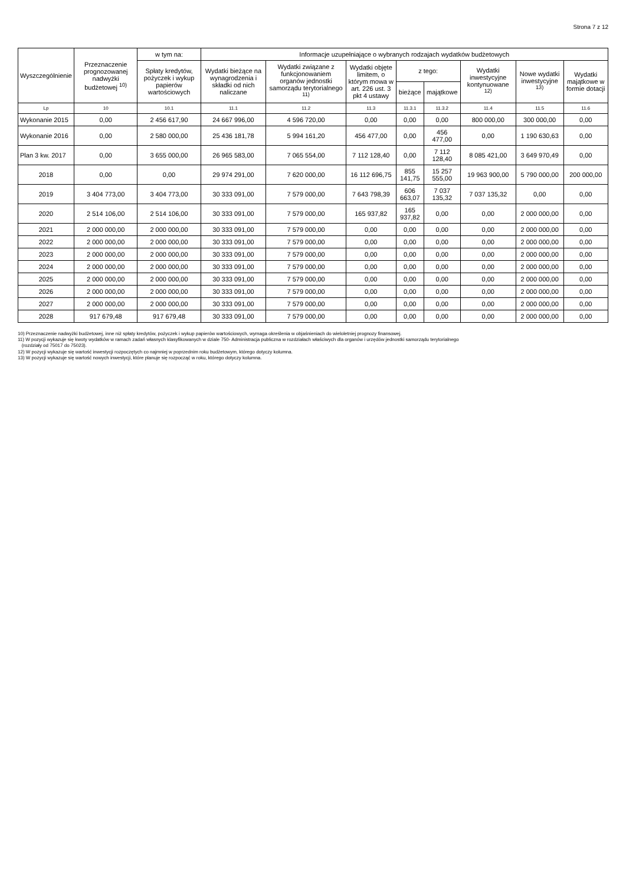Strona 7 z 12
| Wyszczególnienie | Przeznaczenie prognozowanej nadwyżki budżetowej <sup>10)</sup> | w tym na: | Informacje uzupełniające o wybranych rodzajach wydatków budżetowych | | | | | | | |
| --- | --- | --- | --- | --- | --- | --- | --- | --- | --- | --- |
| | | Spłaty kredytów, pożyczek i wykup papierów wartościowych | Wydatki bieżące na wynagrodzenia i składki od nich naliczane | Wydatki związane z funkcjonowaniem organów jednostki samorządu terytorialnego <sup>11)</sup> | Wydatki objęte limitem, o którym mowa w art. 226 ust. 3 pkt 4 ustawy | z tego: | | Wydatki inwestycyjne kontynuowane <sup>12)</sup> | Nowe wydatki inwestycyjne <sup>13)</sup> | Wydatki majątkowe w formie dotacji |
| | | | | | | bieżące | majątkowe | | | |
| Lp | 10 | 10.1 | 11.1 | 11.2 | 11.3 | 11.3.1 | 11.3.2 | 11.4 | 11.5 | 11.6 |
| Wykonanie 2015 | 0,00 | 2 456 617,90 | 24 667 996,00 | 4 596 720,00 | 0,00 | 0,00 | 0,00 | 800 000,00 | 300 000,00 | 0,00 |
| Wykonanie 2016 | 0,00 | 2 580 000,00 | 25 436 181,78 | 5 994 161,20 | 456 477,00 | 0,00 | 456 477,00 | 0,00 | 1 190 630,63 | 0,00 |
| Plan 3 kw. 2017 | 0,00 | 3 655 000,00 | 26 965 583,00 | 7 065 554,00 | 7 112 128,40 | 0,00 | 7 112 128,40 | 8 085 421,00 | 3 649 970,49 | 0,00 |
| 2018 | 0,00 | 0,00 | 29 974 291,00 | 7 620 000,00 | 16 112 696,75 | 855 141,75 | 15 257 555,00 | 19 963 900,00 | 5 790 000,00 | 200 000,00 |
| 2019 | 3 404 773,00 | 3 404 773,00 | 30 333 091,00 | 7 579 000,00 | 7 643 798,39 | 606 663,07 | 7 037 135,32 | 7 037 135,32 | 0,00 | 0,00 |
| 2020 | 2 514 106,00 | 2 514 106,00 | 30 333 091,00 | 7 579 000,00 | 165 937,82 | 165 937,82 | 0,00 | 0,00 | 2 000 000,00 | 0,00 |
| 2021 | 2 000 000,00 | 2 000 000,00 | 30 333 091,00 | 7 579 000,00 | 0,00 | 0,00 | 0,00 | 0,00 | 2 000 000,00 | 0,00 |
| 2022 | 2 000 000,00 | 2 000 000,00 | 30 333 091,00 | 7 579 000,00 | 0,00 | 0,00 | 0,00 | 0,00 | 2 000 000,00 | 0,00 |
| 2023 | 2 000 000,00 | 2 000 000,00 | 30 333 091,00 | 7 579 000,00 | 0,00 | 0,00 | 0,00 | 0,00 | 2 000 000,00 | 0,00 |
| 2024 | 2 000 000,00 | 2 000 000,00 | 30 333 091,00 | 7 579 000,00 | 0,00 | 0,00 | 0,00 | 0,00 | 2 000 000,00 | 0,00 |
| 2025 | 2 000 000,00 | 2 000 000,00 | 30 333 091,00 | 7 579 000,00 | 0,00 | 0,00 | 0,00 | 0,00 | 2 000 000,00 | 0,00 |
| 2026 | 2 000 000,00 | 2 000 000,00 | 30 333 091,00 | 7 579 000,00 | 0,00 | 0,00 | 0,00 | 0,00 | 2 000 000,00 | 0,00 |
| 2027 | 2 000 000,00 | 2 000 000,00 | 30 333 091,00 | 7 579 000,00 | 0,00 | 0,00 | 0,00 | 0,00 | 2 000 000,00 | 0,00 |
| 2028 | 917 679,48 | 917 679,48 | 30 333 091,00 | 7 579 000,00 | 0,00 | 0,00 | 0,00 | 0,00 | 2 000 000,00 | 0,00 |
10) Przeznaczenie nadwyżki budżetowej, inne niż spłaty kredytów, pożyczek i wykup papierów wartościowych, wymaga określenia w objaśnieniach do wieloletniej prognozy finansowej.
11) W pozycji wykazuje się kwoty wydatków w ramach zadań własnych klasyfikowanych w dziale 750- Administracja publiczna w rozdziałach właściwych dla organów i urzędów jednostki samorządu terytorialnego
(rozdziały od 75017 do 75023).
12) W pozycji wykazuje się wartość inwestycji rozpoczętych co najmniej w poprzednim roku budżetowym, którego dotyczy kolumna.
13) W pozycji wykazuje się wartość nowych inwestycji, które planuje się rozpocząć w roku, którego dotyczy kolumna.